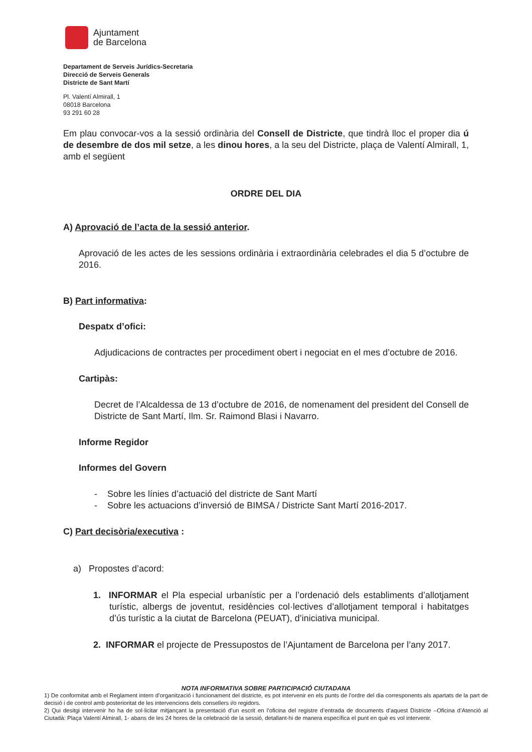Ajuntament
de Barcelona
Departament de Serveis Jurídics-Secretaria
Direcció de Serveis Generals
Districte de Sant Martí
Pl. Valentí Almirall, 1
08018 Barcelona
93 291 60 28
Em plau convocar-vos a la sessió ordinària del Consell de Districte, que tindrà lloc el proper dia ú de desembre de dos mil setze, a les dinou hores, a la seu del Districte, plaça de Valentí Almirall, 1, amb el següent
ORDRE DEL DIA
A) Aprovació de l’acta de la sessió anterior.
Aprovació de les actes de les sessions ordinària i extraordinària celebrades el dia 5 d’octubre de 2016.
B) Part informativa:
Despatx d’ofici:
Adjudicacions de contractes per procediment obert i negociat en el mes d’octubre de 2016.
Cartipàs:
Decret de l’Alcaldessa de 13 d’octubre de 2016, de nomenament del president del Consell de Districte de Sant Martí, Ilm. Sr. Raimond Blasi i Navarro.
Informe Regidor
Informes del Govern
- Sobre les línies d’actuació del districte de Sant Martí
- Sobre les actuacions d’inversió de BIMSA / Districte Sant Martí 2016-2017.
C) Part decisòria/executiva :
a) Propostes d’acord:
1. INFORMAR el Pla especial urbanístic per a l’ordenació dels establiments d’allotjament turístic, albergs de joventut, residències col·lectives d’allotjament temporal i habitatges d’ús turístic a la ciutat de Barcelona (PEUAT), d’iniciativa municipal.
2. INFORMAR el projecte de Pressupostos de l’Ajuntament de Barcelona per l’any 2017.
NOTA INFORMATIVA SOBRE PARTICIPACIÓ CIUTADANA
1) De conformitat amb el Reglament intern d’organització i funcionament del districte, es pot intervenir en els punts de l’ordre del dia corresponents als apartats de la part de decisió i de control amb posterioritat de les intervencions dels consellers i/o regidors.
2) Qui desitgi intervenir ho ha de sol·licitar mitjançant la presentació d’un escrit en l’oficina del registre d’entrada de documents d’aquest Districte –Oficina d’Atenció al Ciutadà: Plaça Valentí Almirall, 1- abans de les 24 hores de la celebració de la sessió, detallant-hi de manera específica el punt en què es vol intervenir.